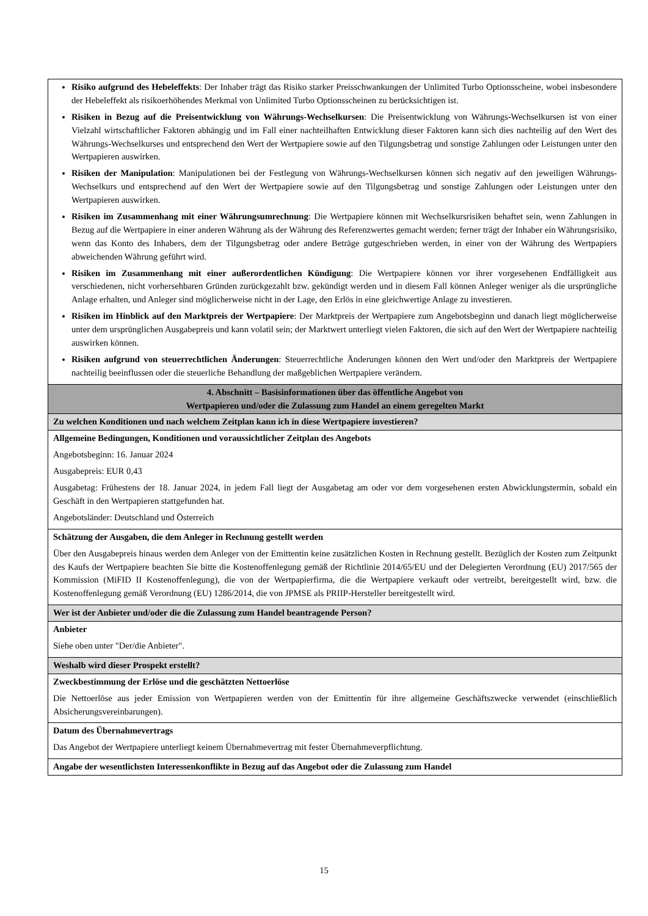| Risiko aufgrund des Hebeleffekts : Der Inhaber trägt das Risiko starker Preisschwankungen der Unlimited Turbo Optionsscheine, wobei insbesondere der Hebeleffekt als risikoerhöhendes Merkmal von Unlimited Turbo Optionsscheinen zu berücksichtigen ist. Risiken in Bezug auf die Preisentwicklung von Währungs-Wechselkursen : Die Preisentwicklung von Währungs-Wechselkursen ist von einer Vielzahl wirtschaftlicher Faktoren abhängig und im Fall einer nachteilhaften Entwicklung dieser Faktoren kann sich dies nachteilig auf den Wert des Währungs-Wechselkurses und entsprechend den Wert der Wertpapiere sowie auf den Tilgungsbetrag und sonstige Zahlungen oder Leistungen unter den Wertpapieren auswirken. Risiken der Manipulation : Manipulationen bei der Festlegung von Währungs-Wechselkursen können sich negativ auf den jeweiligen Währungs-Wechselkurs und entsprechend auf den Wert der Wertpapiere sowie auf den Tilgungsbetrag und sonstige Zahlungen oder Leistungen unter den Wertpapieren auswirken. Risiken im Zusammenhang mit einer Währungsumrechnung : Die Wertpapiere können mit Wechselkursrisiken behaftet sein, wenn Zahlungen in Bezug auf die Wertpapiere in einer anderen Währung als der Währung des Referenzwertes gemacht werden; ferner trägt der Inhaber ein Währungsrisiko, wenn das Konto des Inhabers, dem der Tilgungsbetrag oder andere Beträge gutgeschrieben werden, in einer von der Währung des Wertpapiers abweichenden Währung geführt wird. Risiken im Zusammenhang mit einer außerordentlichen Kündigung : Die Wertpapiere können vor ihrer vorgesehenen Endfälligkeit aus verschiedenen, nicht vorhersehbaren Gründen zurückgezahlt bzw. gekündigt werden und in diesem Fall können Anleger weniger als die ursprüngliche Anlage erhalten, und Anleger sind möglicherweise nicht in der Lage, den Erlös in eine gleichwertige Anlage zu investieren. Risiken im Hinblick auf den Marktpreis der Wertpapiere : Der Marktpreis der Wertpapiere zum Angebotsbeginn und danach liegt möglicherweise unter dem ursprünglichen Ausgabepreis und kann volatil sein; der Marktwert unterliegt vielen Faktoren, die sich auf den Wert der Wertpapiere nachteilig auswirken können. Risiken aufgrund von steuerrechtlichen Änderungen : Steuerrechtliche Änderungen können den Wert und/oder den Marktpreis der Wertpapiere nachteilig beeinflussen oder die steuerliche Behandlung der maßgeblichen Wertpapiere verändern. |
| 4. Abschnitt – Basisinformationen über das öffentliche Angebot von Wertpapieren und/oder die Zulassung zum Handel an einem geregelten Markt |
| Zu welchen Konditionen und nach welchem Zeitplan kann ich in diese Wertpapiere investieren? |
| Allgemeine Bedingungen, Konditionen und voraussichtlicher Zeitplan des Angebots Angebotsbeginn: 16. Januar 2024 Ausgabepreis: EUR 0,43 Ausgabetag: Frühestens der 18. Januar 2024, in jedem Fall liegt der Ausgabetag am oder vor dem vorgesehenen ersten Abwicklungstermin, sobald ein Geschäft in den Wertpapieren stattgefunden hat. Angebotsländer: Deutschland und Österreich |
| Schätzung der Ausgaben, die dem Anleger in Rechnung gestellt werden Über den Ausgabepreis hinaus werden dem Anleger von der Emittentin keine zusätzlichen Kosten in Rechnung gestellt. Bezüglich der Kosten zum Zeitpunkt des Kaufs der Wertpapiere beachten Sie bitte die Kostenoffenlegung gemäß der Richtlinie 2014/65/EU und der Delegierten Verordnung (EU) 2017/565 der Kommission (MiFID II Kostenoffenlegung), die von der Wertpapierfirma, die die Wertpapiere verkauft oder vertreibt, bereitgestellt wird, bzw. die Kostenoffenlegung gemäß Verordnung (EU) 1286/2014, die von JPMSE als PRIIP-Hersteller bereitgestellt wird. |
| Wer ist der Anbieter und/oder die die Zulassung zum Handel beantragende Person? |
| Anbieter Siehe oben unter "Der/die Anbieter". |
| Weshalb wird dieser Prospekt erstellt? |
| Zweckbestimmung der Erlöse und die geschätzten Nettoerlöse Die Nettoerlöse aus jeder Emission von Wertpapieren werden von der Emittentin für ihre allgemeine Geschäftszwecke verwendet (einschließlich Absicherungsvereinbarungen). |
| Datum des Übernahmevertrags Das Angebot der Wertpapiere unterliegt keinem Übernahmevertrag mit fester Übernahmeverpflichtung. |
| Angabe der wesentlichsten Interessenkonflikte in Bezug auf das Angebot oder die Zulassung zum Handel |
15